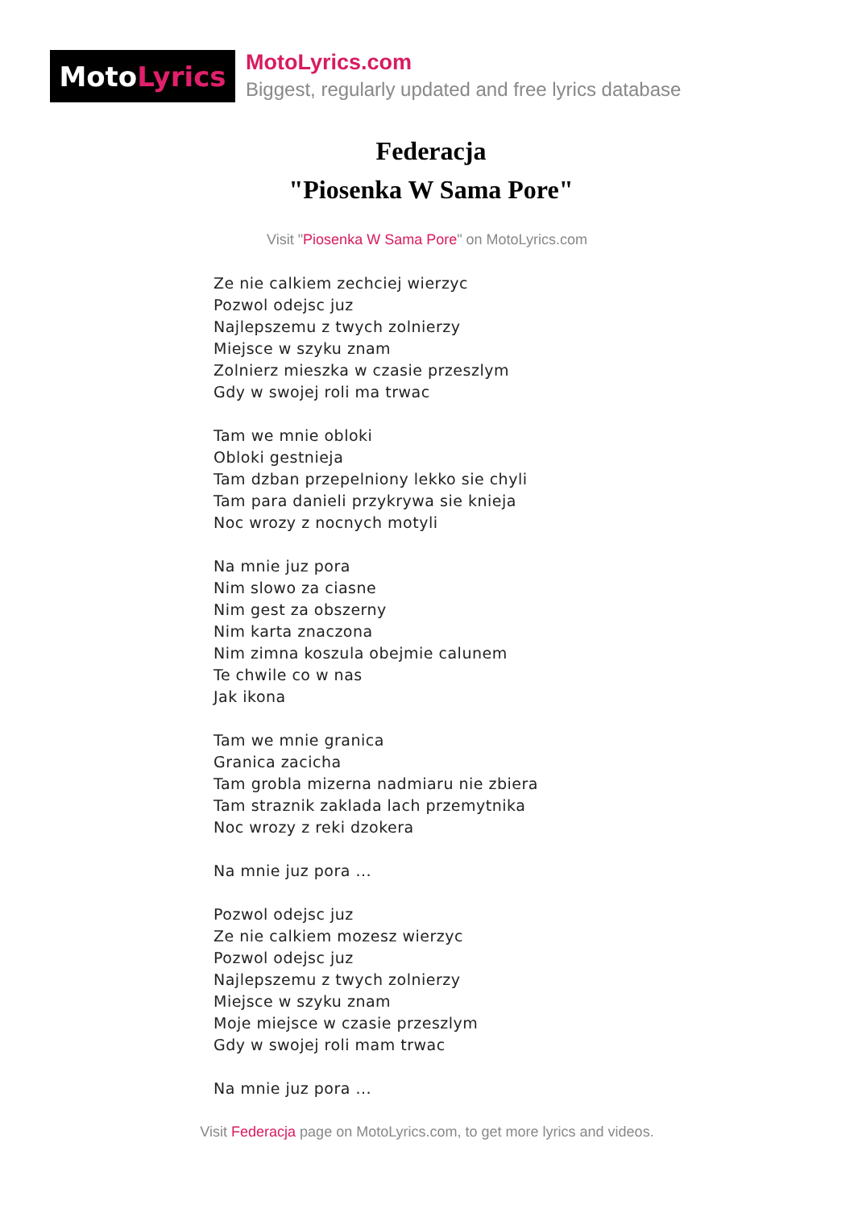Moto Lyrics
MotoLyrics.com
Biggest, regularly updated and free lyrics database
Federacja
"Piosenka W Sama Pore"
Visit "Piosenka W Sama Pore" on MotoLyrics.com
Ze nie calkiem zechciej wierzyc
Pozwol odejsc juz
Najlepszemu z twych zolnierzy
Miejsce w szyku znam
Zolnierz mieszka w czasie przeszlym
Gdy w swojej roli ma trwac
Tam we mnie obloki
Obloki gestnieja
Tam dzban przepelniony lekko sie chyli
Tam para danieli przykrywa sie knieja
Noc wrozy z nocnych motyli
Na mnie juz pora
Nim slowo za ciasne
Nim gest za obszerny
Nim karta znaczona
Nim zimna koszula obejmie calunem
Te chwile co w nas
Jak ikona
Tam we mnie granica
Granica zacicha
Tam grobla mizerna nadmiaru nie zbiera
Tam straznik zaklada lach przemytnika
Noc wrozy z reki dzokera
Na mnie juz pora ...
Pozwol odejsc juz
Ze nie calkiem mozesz wierzyc
Pozwol odejsc juz
Najlepszemu z twych zolnierzy
Miejsce w szyku znam
Moje miejsce w czasie przeszlym
Gdy w swojej roli mam trwac
Na mnie juz pora ...
Visit Federacja page on MotoLyrics.com, to get more lyrics and videos.